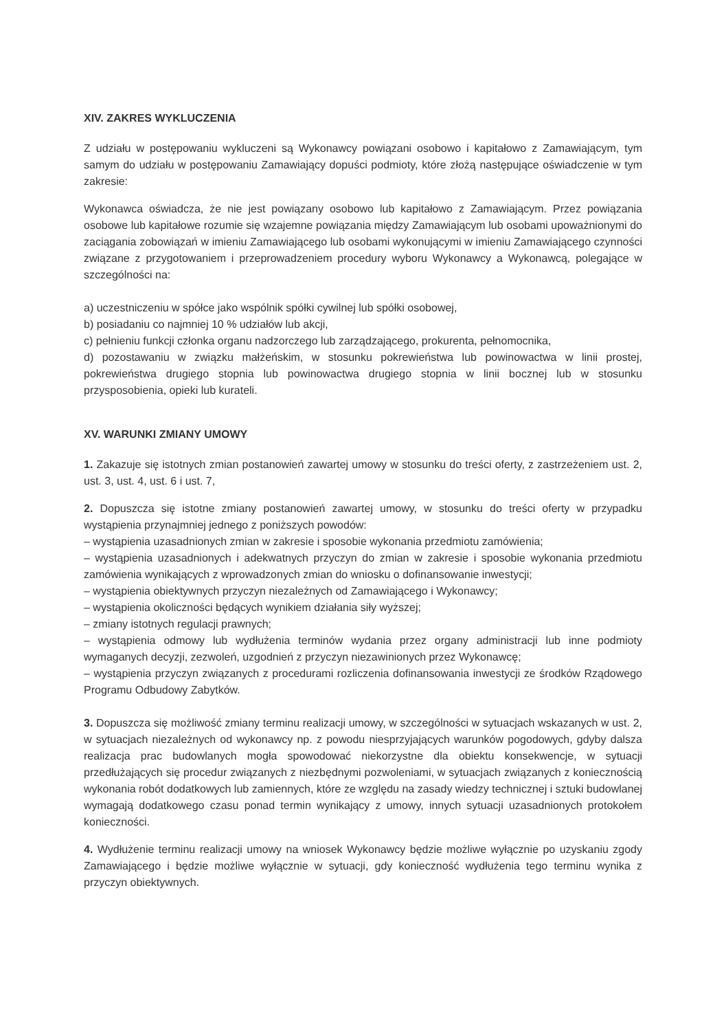XIV. ZAKRES WYKLUCZENIA
Z udziału w postępowaniu wykluczeni są Wykonawcy powiązani osobowo i kapitałowo z Zamawiającym, tym samym do udziału w postępowaniu Zamawiający dopuści podmioty, które złożą następujące oświadczenie w tym zakresie:
Wykonawca oświadcza, że nie jest powiązany osobowo lub kapitałowo z Zamawiającym. Przez powiązania osobowe lub kapitałowe rozumie się wzajemne powiązania między Zamawiającym lub osobami upoważnionymi do zaciągania zobowiązań w imieniu Zamawiającego lub osobami wykonującymi w imieniu Zamawiającego czynności związane z przygotowaniem i przeprowadzeniem procedury wyboru Wykonawcy a Wykonawcą, polegające w szczególności na:
a) uczestniczeniu w spółce jako wspólnik spółki cywilnej lub spółki osobowej,
b) posiadaniu co najmniej 10 % udziałów lub akcji,
c) pełnieniu funkcji członka organu nadzorczego lub zarządzającego, prokurenta, pełnomocnika,
d) pozostawaniu w związku małżeńskim, w stosunku pokrewieństwa lub powinowactwa w linii prostej, pokrewieństwa drugiego stopnia lub powinowactwa drugiego stopnia w linii bocznej lub w stosunku przysposobienia, opieki lub kurateli.
XV. WARUNKI ZMIANY UMOWY
1. Zakazuje się istotnych zmian postanowień zawartej umowy w stosunku do treści oferty, z zastrzeżeniem ust. 2, ust. 3, ust. 4, ust. 6 i ust. 7,
2. Dopuszcza się istotne zmiany postanowień zawartej umowy, w stosunku do treści oferty w przypadku wystąpienia przynajmniej jednego z poniższych powodów:
– wystąpienia uzasadnionych zmian w zakresie i sposobie wykonania przedmiotu zamówienia;
– wystąpienia uzasadnionych i adekwatnych przyczyn do zmian w zakresie i sposobie wykonania przedmiotu zamówienia wynikających z wprowadzonych zmian do wniosku o dofinansowanie inwestycji;
– wystąpienia obiektywnych przyczyn niezależnych od Zamawiającego i Wykonawcy;
– wystąpienia okoliczności będących wynikiem działania siły wyższej;
– zmiany istotnych regulacji prawnych;
– wystąpienia odmowy lub wydłużenia terminów wydania przez organy administracji lub inne podmioty wymaganych decyzji, zezwoleń, uzgodnień z przyczyn niezawinionych przez Wykonawcę;
– wystąpienia przyczyn związanych z procedurami rozliczenia dofinansowania inwestycji ze środków Rządowego Programu Odbudowy Zabytków.
3. Dopuszcza się możliwość zmiany terminu realizacji umowy, w szczególności w sytuacjach wskazanych w ust. 2, w sytuacjach niezależnych od wykonawcy np. z powodu niesprzyjających warunków pogodowych, gdyby dalsza realizacja prac budowlanych mogła spowodować niekorzystne dla obiektu konsekwencje, w sytuacji przedłużających się procedur związanych z niezbędnymi pozwoleniami, w sytuacjach związanych z koniecznością wykonania robót dodatkowych lub zamiennych, które ze względu na zasady wiedzy technicznej i sztuki budowlanej wymagają dodatkowego czasu ponad termin wynikający z umowy, innych sytuacji uzasadnionych protokołem konieczności.
4. Wydłużenie terminu realizacji umowy na wniosek Wykonawcy będzie możliwe wyłącznie po uzyskaniu zgody Zamawiającego i będzie możliwe wyłącznie w sytuacji, gdy konieczność wydłużenia tego terminu wynika z przyczyn obiektywnych.